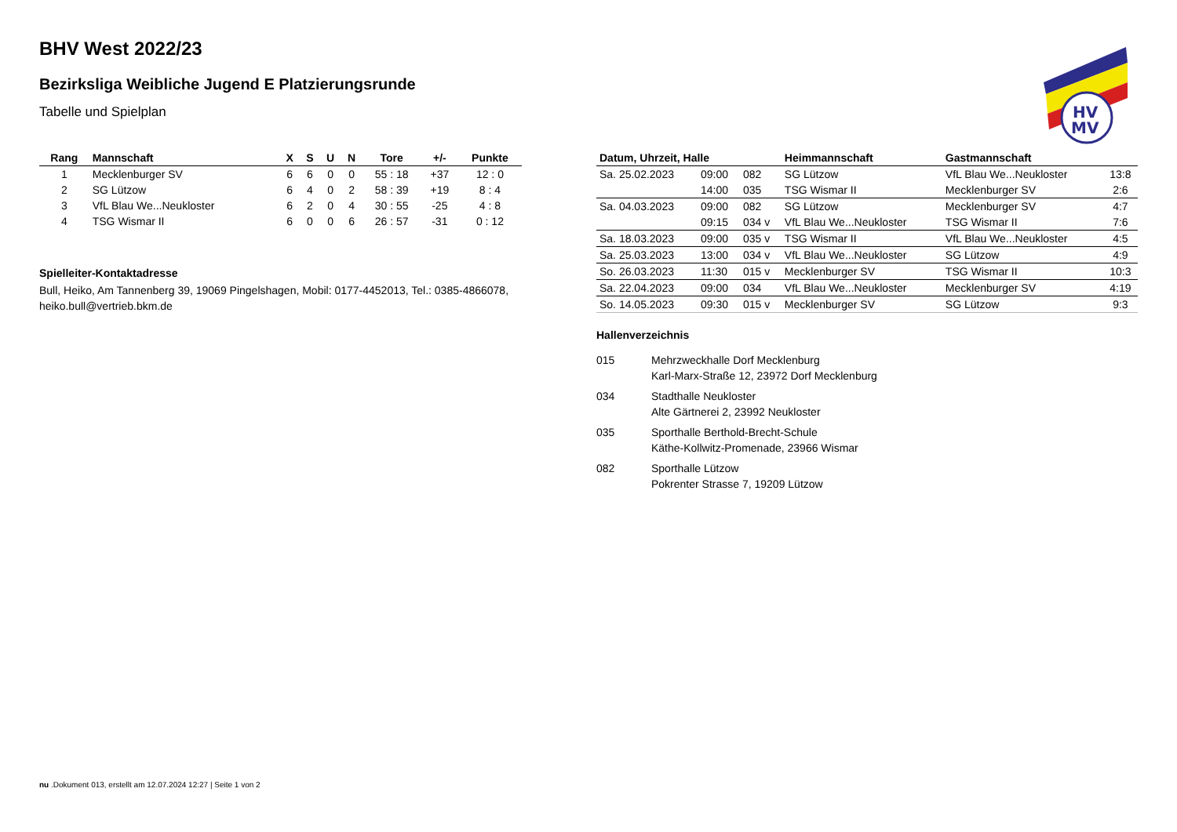HV
MV
BHV West 2022/23
Bezirksliga Weibliche Jugend E Platzierungsrunde
Tabelle und Spielplan
| Rang | Mannschaft | X | S | U | N | Tore | +/- | Punkte |
| --- | --- | --- | --- | --- | --- | --- | --- | --- |
| 1 | Mecklenburger SV | 6 | 6 | 0 | 0 | 55 : 18 | +37 | 12 : 0 |
| 2 | SG Lützow | 6 | 4 | 0 | 2 | 58 : 39 | +19 | 8 : 4 |
| 3 | VfL Blau We...Neukloster | 6 | 2 | 0 | 4 | 30 : 55 | -25 | 4 : 8 |
| 4 | TSG Wismar II | 6 | 0 | 0 | 6 | 26 : 57 | -31 | 0 : 12 |
Spielleiter-Kontaktadresse
Bull, Heiko, Am Tannenberg 39, 19069 Pingelshagen, Mobil: 0177-4452013, Tel.: 0385-4866078, heiko.bull@vertrieb.bkm.de
| Datum, Uhrzeit, Halle | | | Heimmannschaft | Gastmannschaft | |
| --- | --- | --- | --- | --- | --- |
| Sa. 25.02.2023 | 09:00 | 082 | SG Lützow | VfL Blau We...Neukloster | 13:8 |
| | 14:00 | 035 | TSG Wismar II | Mecklenburger SV | 2:6 |
| Sa. 04.03.2023 | 09:00 | 082 | SG Lützow | Mecklenburger SV | 4:7 |
| | 09:15 | 034 v | VfL Blau We...Neukloster | TSG Wismar II | 7:6 |
| Sa. 18.03.2023 | 09:00 | 035 v | TSG Wismar II | VfL Blau We...Neukloster | 4:5 |
| Sa. 25.03.2023 | 13:00 | 034 v | VfL Blau We...Neukloster | SG Lützow | 4:9 |
| So. 26.03.2023 | 11:30 | 015 v | Mecklenburger SV | TSG Wismar II | 10:3 |
| Sa. 22.04.2023 | 09:00 | 034 | VfL Blau We...Neukloster | Mecklenburger SV | 4:19 |
| So. 14.05.2023 | 09:30 | 015 v | Mecklenburger SV | SG Lützow | 9:3 |
Hallenverzeichnis
015 Mehrzweckhalle Dorf Mecklenburg
Karl-Marx-Straße 12, 23972 Dorf Mecklenburg
034 Stadthalle Neukloster
Alte Gärtnerei 2, 23992 Neukloster
035 Sporthalle Berthold-Brecht-Schule
Käthe-Kollwitz-Promenade, 23966 Wismar
082 Sporthalle Lützow
Pokrenter Strasse 7, 19209 Lützow
nu .Dokument 013, erstellt am 12.07.2024 12:27 | Seite 1 von 2